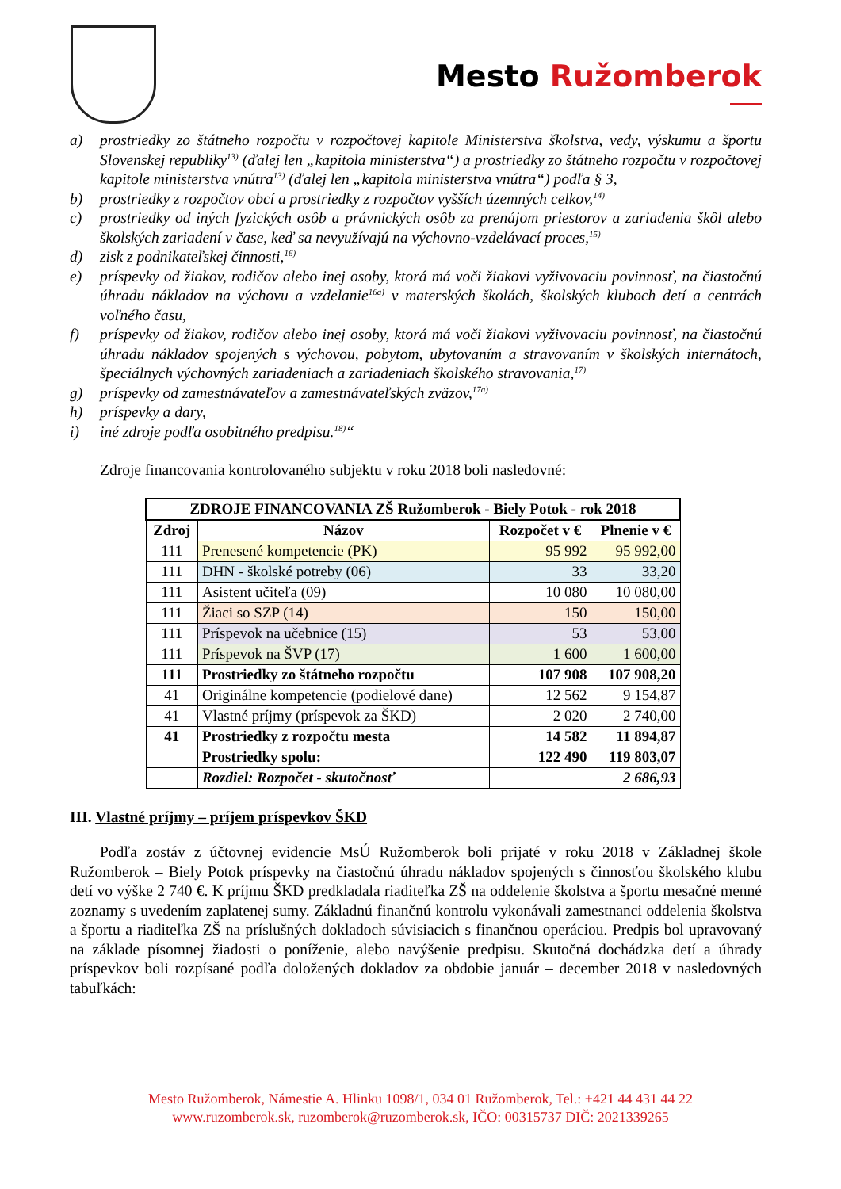Mesto Ružomberok
a) prostriedky zo štátneho rozpočtu v rozpočtovej kapitole Ministerstva školstva, vedy, výskumu a športu Slovenskej republiky<sup>13)</sup> (ďalej len „kapitola ministerstva“) a prostriedky zo štátneho rozpočtu v rozpočtovej kapitole ministerstva vnútra<sup>13)</sup> (ďalej len „kapitola ministerstva vnútra“) podľa § 3,
b) prostriedky z rozpočtov obcí a prostriedky z rozpočtov vyšších územných celkov,<sup>14)</sup>
c) prostriedky od iných fyzických osôb a právnických osôb za prenájom priestorov a zariadenia škôl alebo školských zariadení v čase, keď sa nevyužívajú na výchovno-vzdelávací proces,<sup>15)</sup>
d) zisk z podnikateľskej činnosti,<sup>16)</sup>
e) príspevky od žiakov, rodičov alebo inej osoby, ktorá má voči žiakovi vyživovaciu povinnosť, na čiastočnú úhradu nákladov na výchovu a vzdelanie<sup>16a)</sup> v materských školách, školských kluboch detí a centrách voľného času,
f) príspevky od žiakov, rodičov alebo inej osoby, ktorá má voči žiakovi vyživovaciu povinnosť, na čiastočnú úhradu nákladov spojených s výchovou, pobytom, ubytovaním a stravovaním v školských internátoch, špeciálnych výchovných zariadeniach a zariadeniach školského stravovania,<sup>17)</sup>
g) príspevky od zamestnávateľov a zamestnávateľských zväzov,<sup>17a)</sup>
h) príspevky a dary,
i) iné zdroje podľa osobitného predpisu.<sup>18)</sup>“
Zdroje financovania kontrolovaného subjektu v roku 2018 boli nasledovné:
| ZDROJE FINANCOVANIA ZŠ Ružomberok - Biely Potok - rok 2018 | | | |
| --- | --- | --- | --- |
| Zdroj | Názov | Rozpočet v € | Plnenie v € |
| 111 | Prenesené kompetencie (PK) | 95 992 | 95 992,00 |
| 111 | DHN - školské potreby (06) | 33 | 33,20 |
| 111 | Asistent učiteľa (09) | 10 080 | 10 080,00 |
| 111 | Žiaci so SZP (14) | 150 | 150,00 |
| 111 | Príspevok na učebnice (15) | 53 | 53,00 |
| 111 | Príspevok na ŠVP (17) | 1 600 | 1 600,00 |
| 111 | Prostriedky zo štátneho rozpočtu | 107 908 | 107 908,20 |
| 41 | Originálne kompetencie (podielové dane) | 12 562 | 9 154,87 |
| 41 | Vlastné príjmy (príspevok za ŠKD) | 2 020 | 2 740,00 |
| 41 | Prostriedky z rozpočtu mesta | 14 582 | 11 894,87 |
| | Prostriedky spolu: | 122 490 | 119 803,07 |
| | Rozdiel: Rozpočet - skutočnosť | | 2 686,93 |
III. Vlastné príjmy – príjem príspevkov ŠKD
Podľa zostáv z účtovnej evidencie MsÚ Ružomberok boli prijaté v roku 2018 v Základnej škole Ružomberok – Biely Potok príspevky na čiastočnú úhradu nákladov spojených s činnosťou školského klubu detí vo výške 2 740 €. K príjmu ŠKD predkladala riaditeľka ZŠ na oddelenie školstva a športu mesačné menné zoznamy s uvedením zaplatenej sumy. Základnú finančnú kontrolu vykonávali zamestnanci oddelenia školstva a športu a riaditeľka ZŠ na príslušných dokladoch súvisiacich s finančnou operáciou. Predpis bol upravovaný na základe písomnej žiadosti o poníženie, alebo navýšenie predpisu. Skutočná dochádzka detí a úhrady príspevkov boli rozpísané podľa doložených dokladov za obdobie január – december 2018 v nasledovných tabuľkách:
Mesto Ružomberok, Námestie A. Hlinku 1098/1, 034 01 Ružomberok, Tel.: +421 44 431 44 22
www.ruzomberok.sk, ruzomberok@ruzomberok.sk, IČO: 00315737 DIČ: 2021339265